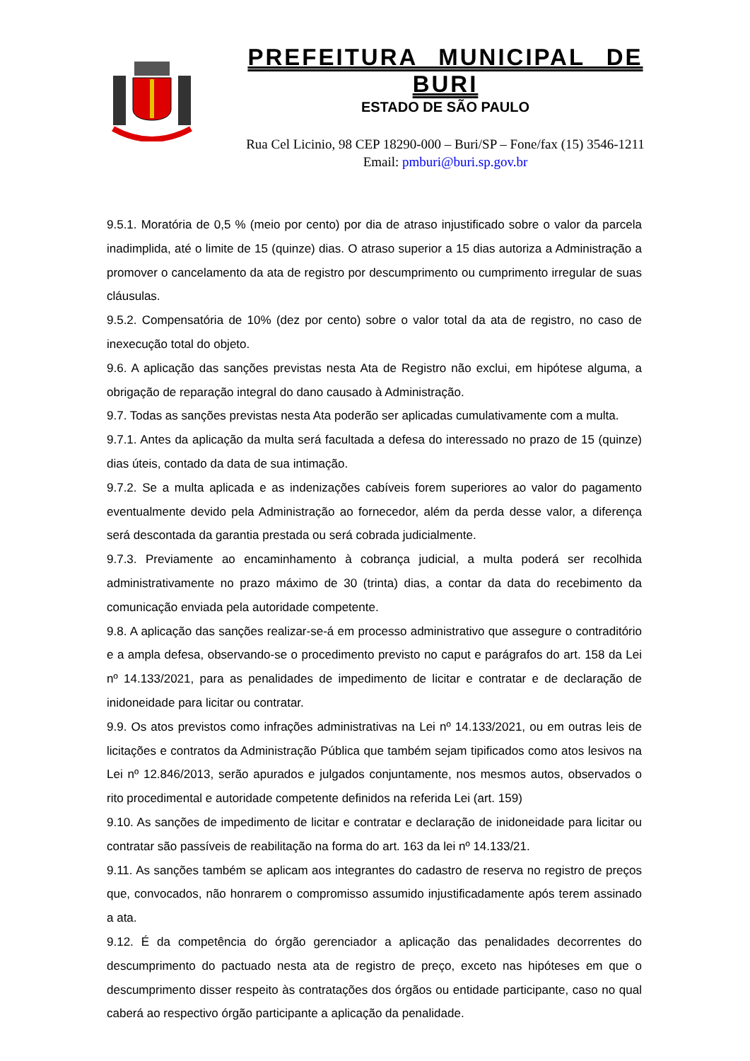PREFEITURA MUNICIPAL DE BURI
ESTADO DE SÃO PAULO
Rua Cel Licinio, 98 CEP 18290-000 – Buri/SP – Fone/fax (15) 3546-1211
Email: pmburi@buri.sp.gov.br
9.5.1. Moratória de 0,5 % (meio por cento) por dia de atraso injustificado sobre o valor da parcela inadimplida, até o limite de 15 (quinze) dias. O atraso superior a 15 dias autoriza a Administração a promover o cancelamento da ata de registro por descumprimento ou cumprimento irregular de suas cláusulas.
9.5.2. Compensatória de 10% (dez por cento) sobre o valor total da ata de registro, no caso de inexecução total do objeto.
9.6. A aplicação das sanções previstas nesta Ata de Registro não exclui, em hipótese alguma, a obrigação de reparação integral do dano causado à Administração.
9.7. Todas as sanções previstas nesta Ata poderão ser aplicadas cumulativamente com a multa.
9.7.1. Antes da aplicação da multa será facultada a defesa do interessado no prazo de 15 (quinze) dias úteis, contado da data de sua intimação.
9.7.2. Se a multa aplicada e as indenizações cabíveis forem superiores ao valor do pagamento eventualmente devido pela Administração ao fornecedor, além da perda desse valor, a diferença será descontada da garantia prestada ou será cobrada judicialmente.
9.7.3. Previamente ao encaminhamento à cobrança judicial, a multa poderá ser recolhida administrativamente no prazo máximo de 30 (trinta) dias, a contar da data do recebimento da comunicação enviada pela autoridade competente.
9.8. A aplicação das sanções realizar-se-á em processo administrativo que assegure o contraditório e a ampla defesa, observando-se o procedimento previsto no caput e parágrafos do art. 158 da Lei nº 14.133/2021, para as penalidades de impedimento de licitar e contratar e de declaração de inidoneidade para licitar ou contratar.
9.9. Os atos previstos como infrações administrativas na Lei nº 14.133/2021, ou em outras leis de licitações e contratos da Administração Pública que também sejam tipificados como atos lesivos na Lei nº 12.846/2013, serão apurados e julgados conjuntamente, nos mesmos autos, observados o rito procedimental e autoridade competente definidos na referida Lei (art. 159)
9.10. As sanções de impedimento de licitar e contratar e declaração de inidoneidade para licitar ou contratar são passíveis de reabilitação na forma do art. 163 da lei nº 14.133/21.
9.11. As sanções também se aplicam aos integrantes do cadastro de reserva no registro de preços que, convocados, não honrarem o compromisso assumido injustificadamente após terem assinado a ata.
9.12. É da competência do órgão gerenciador a aplicação das penalidades decorrentes do descumprimento do pactuado nesta ata de registro de preço, exceto nas hipóteses em que o descumprimento disser respeito às contratações dos órgãos ou entidade participante, caso no qual caberá ao respectivo órgão participante a aplicação da penalidade.